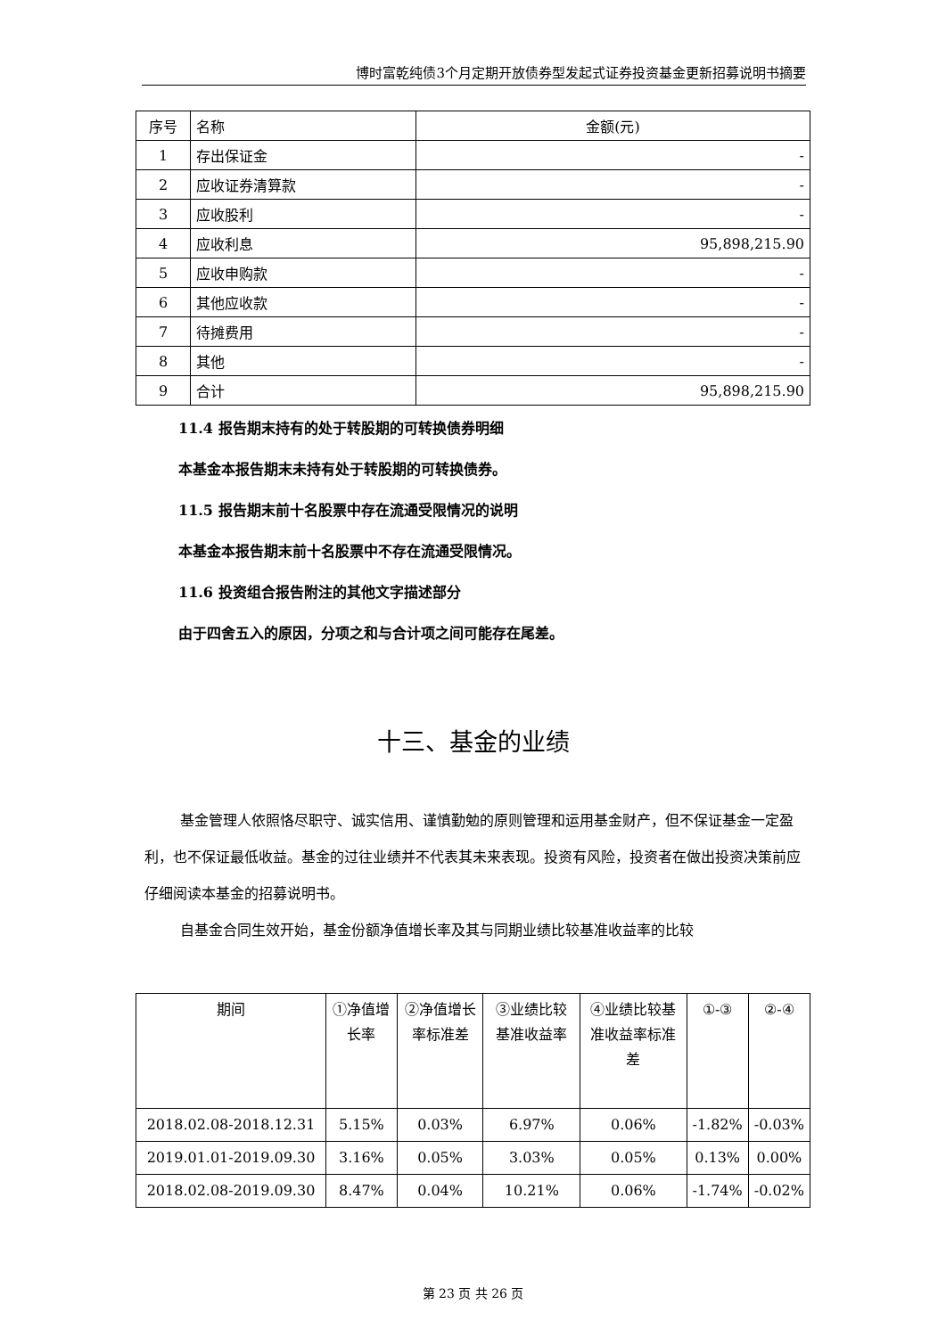博时富乾纯债3个月定期开放债券型发起式证券投资基金更新招募说明书摘要
| 序号 | 名称 | 金额(元) |
| --- | --- | --- |
| 1 | 存出保证金 | - |
| 2 | 应收证券清算款 | - |
| 3 | 应收股利 | - |
| 4 | 应收利息 | 95,898,215.90 |
| 5 | 应收申购款 | - |
| 6 | 其他应收款 | - |
| 7 | 待摊费用 | - |
| 8 | 其他 | - |
| 9 | 合计 | 95,898,215.90 |
11.4 报告期末持有的处于转股期的可转换债券明细
本基金本报告期末未持有处于转股期的可转换债券。
11.5 报告期末前十名股票中存在流通受限情况的说明
本基金本报告期末前十名股票中不存在流通受限情况。
11.6 投资组合报告附注的其他文字描述部分
由于四舍五入的原因，分项之和与合计项之间可能存在尾差。
十三、基金的业绩
基金管理人依照恪尽职守、诚实信用、谨慎勤勉的原则管理和运用基金财产，但不保证基金一定盈利，也不保证最低收益。基金的过往业绩并不代表其未来表现。投资有风险，投资者在做出投资决策前应仔细阅读本基金的招募说明书。
自基金合同生效开始，基金份额净值增长率及其与同期业绩比较基准收益率的比较
| 期间 | ①净值增长率 | ②净值增长率标准差 | ③业绩比较基准收益率 | ④业绩比较基准收益率标准差 | ①-③ | ②-④ |
| --- | --- | --- | --- | --- | --- | --- |
| 2018.02.08-2018.12.31 | 5.15% | 0.03% | 6.97% | 0.06% | -1.82% | -0.03% |
| 2019.01.01-2019.09.30 | 3.16% | 0.05% | 3.03% | 0.05% | 0.13% | 0.00% |
| 2018.02.08-2019.09.30 | 8.47% | 0.04% | 10.21% | 0.06% | -1.74% | -0.02% |
第 23 页 共 26 页